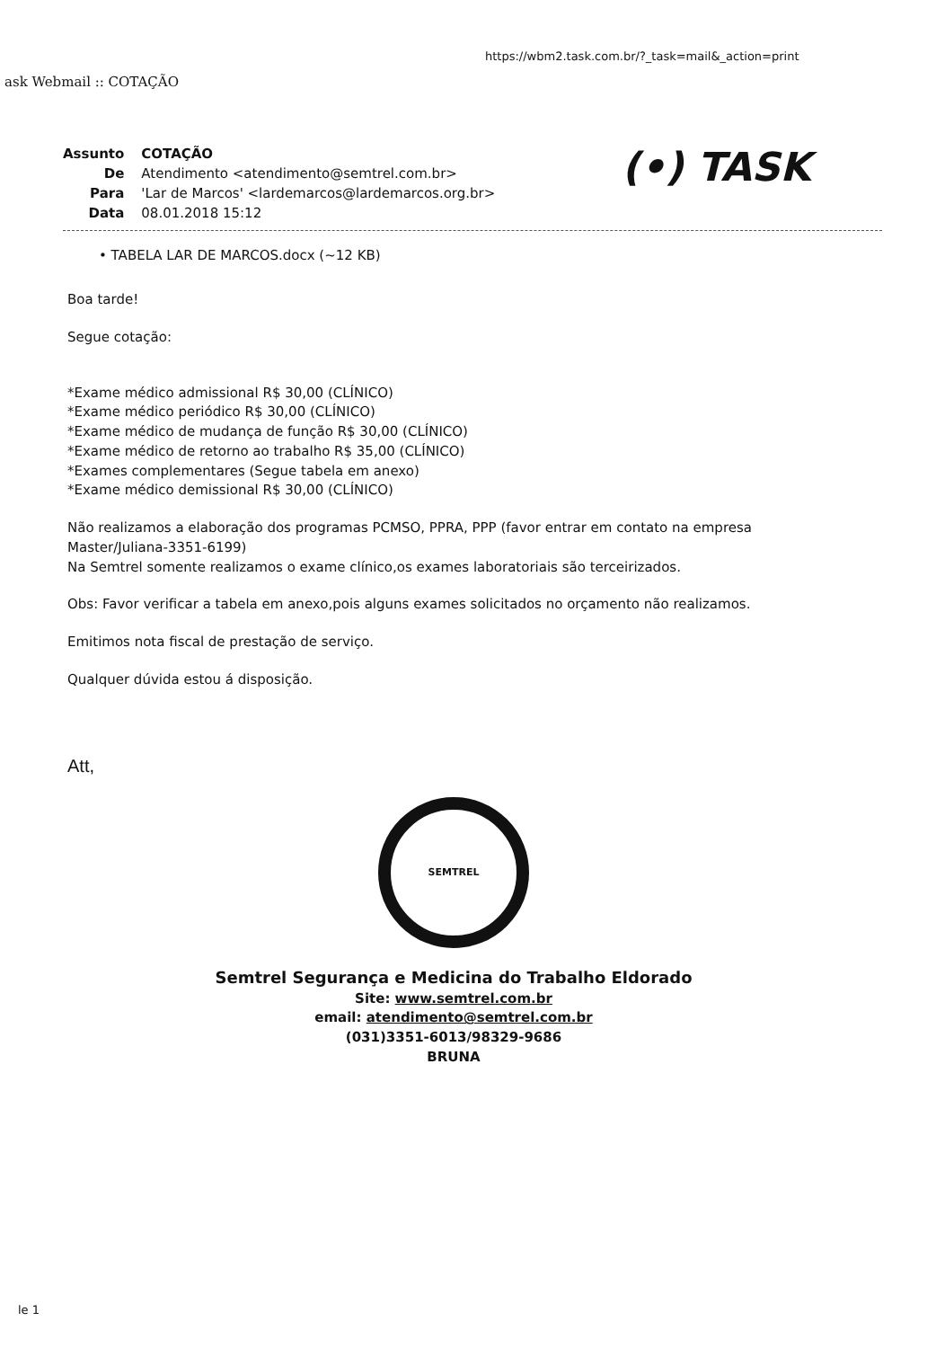https://wbm2.task.com.br/?_task=mail&_action=print
ask Webmail :: COTAÇÃO
| Assunto | COTAÇÃO |
| De | Atendimento <atendimento@semtrel.com.br> |
| Para | 'Lar de Marcos' <lardemarcos@lardemarcos.org.br> |
| Data | 08.01.2018 15:12 |
(•) TASK
• TABELA LAR DE MARCOS.docx (~12 KB)
Boa tarde!
Segue cotação:
*Exame médico admissional R$ 30,00 (CLÍNICO)
*Exame médico periódico R$ 30,00 (CLÍNICO)
*Exame médico de mudança de função R$ 30,00 (CLÍNICO)
*Exame médico de retorno ao trabalho R$ 35,00 (CLÍNICO)
*Exames complementares (Segue tabela em anexo)
*Exame médico demissional R$ 30,00 (CLÍNICO)
Não realizamos a elaboração dos programas PCMSO, PPRA, PPP (favor entrar em contato na empresa Master/Juliana-3351-6199)
Na Semtrel somente realizamos o exame clínico,os exames laboratoriais são terceirizados.
Obs: Favor verificar a tabela em anexo,pois alguns exames solicitados no orçamento não realizamos.
Emitimos nota fiscal de prestação de serviço.
Qualquer dúvida estou á disposição.
Att,
SEMTREL
Semtrel Segurança e Medicina do Trabalho Eldorado
Site: www.semtrel.com.br
email: atendimento@semtrel.com.br
(031)3351-6013/98329-9686
BRUNA
le 1